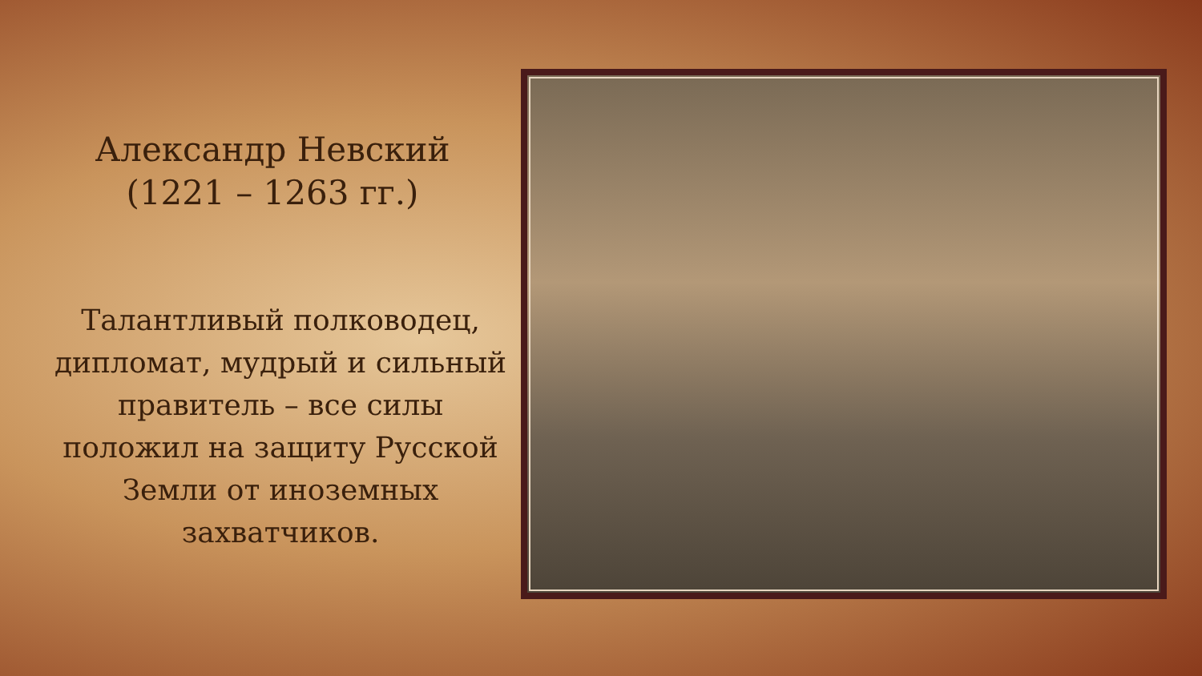Александр Невский
(1221 – 1263 гг.)
Талантливый полководец, дипломат, мудрый и сильный правитель – все силы положил на защиту Русской Земли от иноземных захватчиков.